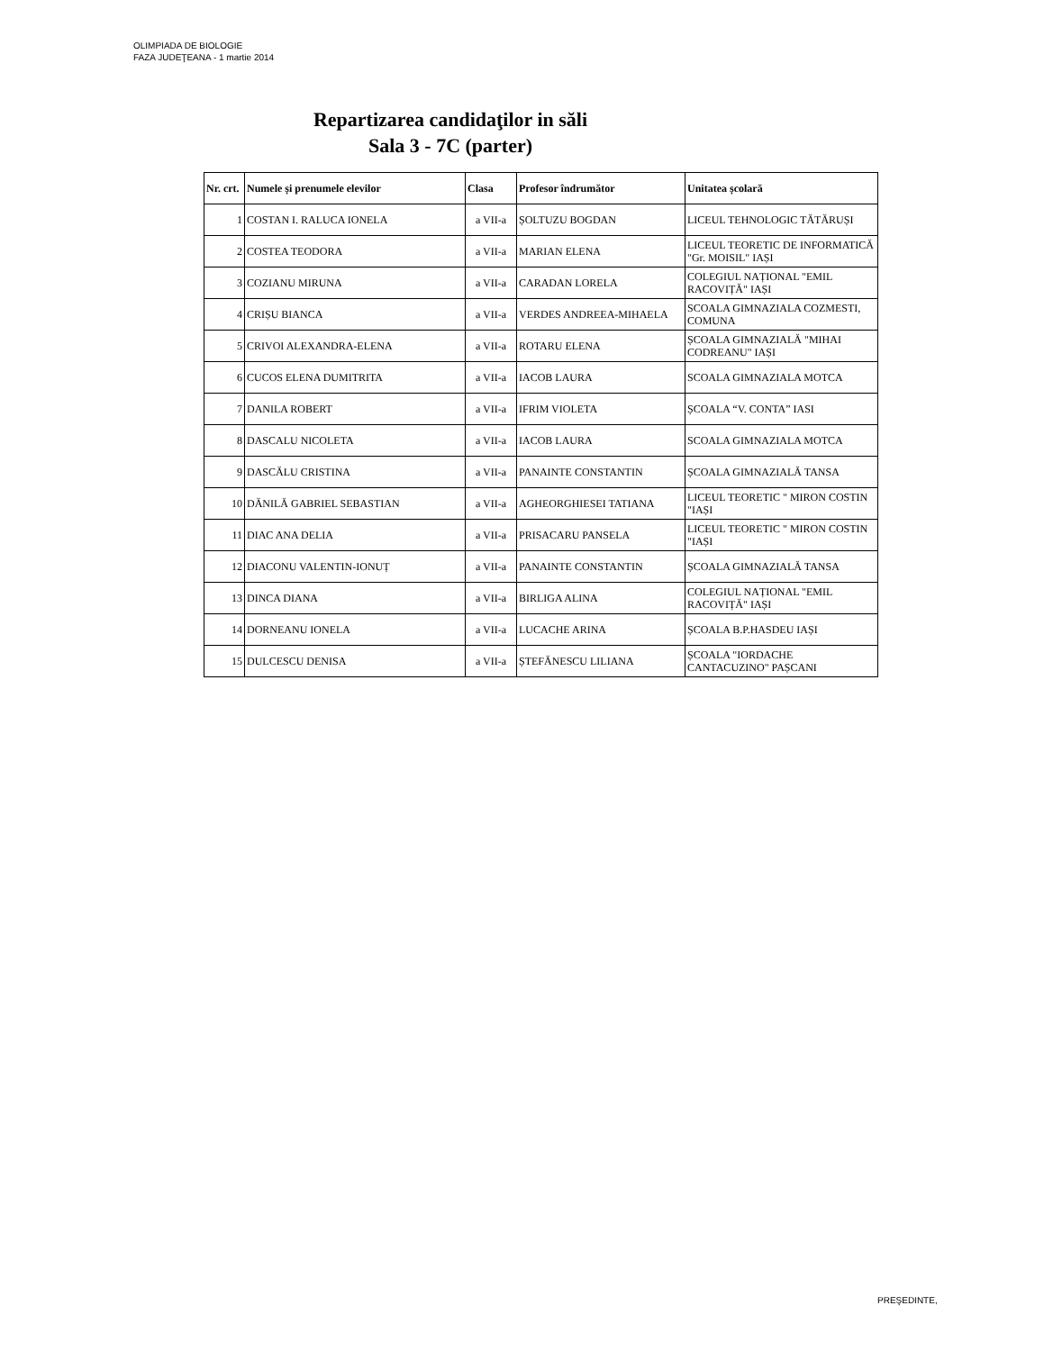OLIMPIADA DE BIOLOGIE
FAZA JUDEŢEANA - 1 martie 2014
Repartizarea candidaţilor in săli
Sala 3 - 7C (parter)
| Nr. crt. | Numele și prenumele elevilor | Clasa | Profesor îndrumător | Unitatea școlară |
| --- | --- | --- | --- | --- |
| 1 | COSTAN I. RALUCA IONELA | a VII-a | ȘOLTUZU BOGDAN | LICEUL TEHNOLOGIC TĂTĂRUȘI |
| 2 | COSTEA TEODORA | a VII-a | MARIAN ELENA | LICEUL TEORETIC DE INFORMATICĂ "Gr. MOISIL" IAȘI |
| 3 | COZIANU MIRUNA | a VII-a | CARADAN LORELA | COLEGIUL NAȚIONAL "EMIL RACOVIȚĂ" IAȘI |
| 4 | CRIȘU BIANCA | a VII-a | VERDES ANDREEA-MIHAELA | SCOALA GIMNAZIALA COZMESTI, COMUNA |
| 5 | CRIVOI ALEXANDRA-ELENA | a VII-a | ROTARU ELENA | ȘCOALA GIMNAZIALĂ "MIHAI CODREANU" IAȘI |
| 6 | CUCOS ELENA DUMITRITA | a VII-a | IACOB LAURA | SCOALA GIMNAZIALA MOTCA |
| 7 | DANILA ROBERT | a VII-a | IFRIM VIOLETA | ȘCOALA “V. CONTA” IASI |
| 8 | DASCALU NICOLETA | a VII-a | IACOB LAURA | SCOALA GIMNAZIALA MOTCA |
| 9 | DASCĂLU CRISTINA | a VII-a | PANAINTE CONSTANTIN | ȘCOALA GIMNAZIALĂ TANSA |
| 10 | DĂNILĂ GABRIEL SEBASTIAN | a VII-a | AGHEORGHIESEI TATIANA | LICEUL TEORETIC " MIRON COSTIN "IAȘI |
| 11 | DIAC ANA DELIA | a VII-a | PRISACARU PANSELA | LICEUL TEORETIC " MIRON COSTIN "IAȘI |
| 12 | DIACONU VALENTIN-IONUȚ | a VII-a | PANAINTE CONSTANTIN | ȘCOALA GIMNAZIALĂ TANSA |
| 13 | DINCA DIANA | a VII-a | BIRLIGA ALINA | COLEGIUL NAȚIONAL "EMIL RACOVIȚĂ" IAȘI |
| 14 | DORNEANU IONELA | a VII-a | LUCACHE ARINA | ȘCOALA B.P.HASDEU IAȘI |
| 15 | DULCESCU DENISA | a VII-a | ȘTEFĂNESCU LILIANA | ȘCOALA "IORDACHE CANTACUZINO" PAȘCANI |
PREŞEDINTE,